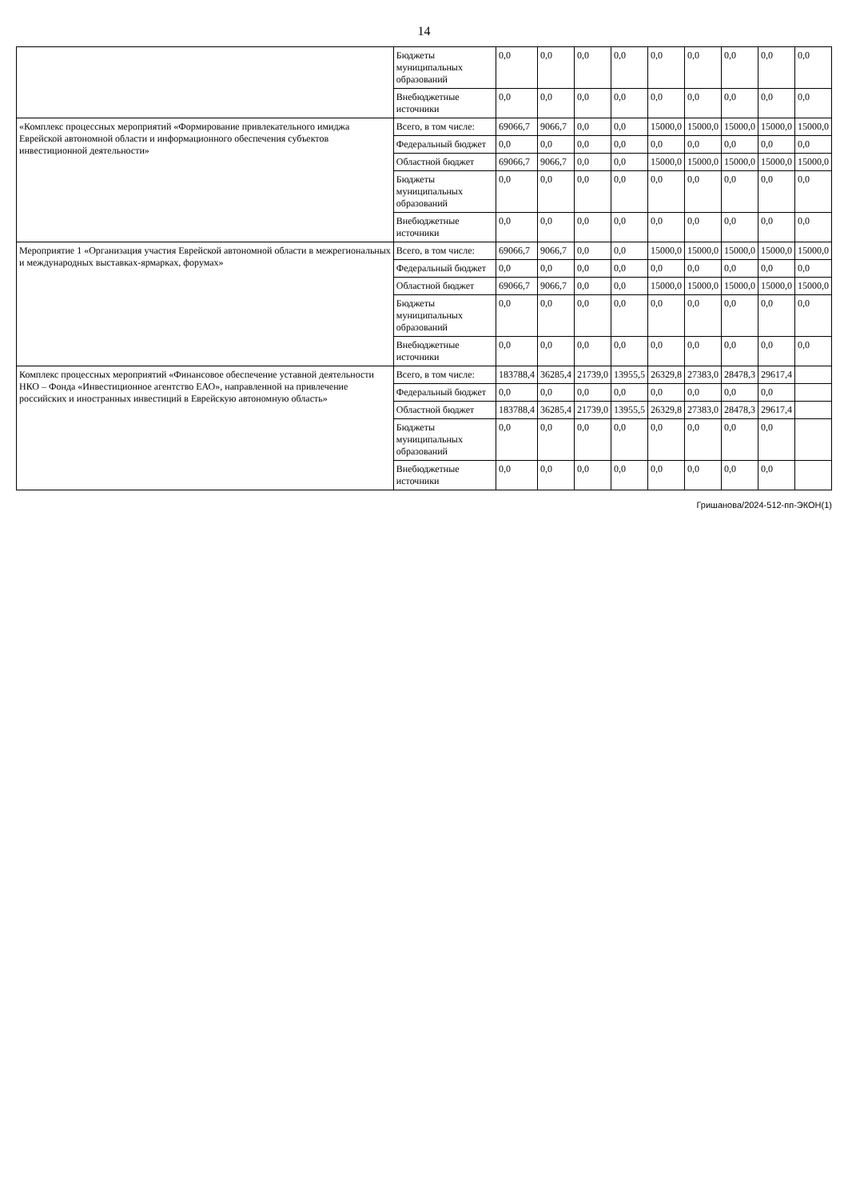14
| | Бюджеты муниципальных образований | 0,0 | 0,0 | 0,0 | 0,0 | 0,0 | 0,0 | 0,0 | 0,0 | 0,0 |
| | Внебюджетные источники | 0,0 | 0,0 | 0,0 | 0,0 | 0,0 | 0,0 | 0,0 | 0,0 | 0,0 |
| «Комплекс процессных мероприятий «Формирование привлекательного имиджа Еврейской автономной области и информационного обеспечения субъектов инвестиционной деятельности» | Всего, в том числе: | 69066,7 | 9066,7 | 0,0 | 0,0 | 15000,0 | 15000,0 | 15000,0 | 15000,0 | 15000,0 |
| | Федеральный бюджет | 0,0 | 0,0 | 0,0 | 0,0 | 0,0 | 0,0 | 0,0 | 0,0 | 0,0 |
| | Областной бюджет | 69066,7 | 9066,7 | 0,0 | 0,0 | 15000,0 | 15000,0 | 15000,0 | 15000,0 | 15000,0 |
| | Бюджеты муниципальных образований | 0,0 | 0,0 | 0,0 | 0,0 | 0,0 | 0,0 | 0,0 | 0,0 | 0,0 |
| | Внебюджетные источники | 0,0 | 0,0 | 0,0 | 0,0 | 0,0 | 0,0 | 0,0 | 0,0 | 0,0 |
| Мероприятие 1 «Организация участия Еврейской автономной области в межрегиональных и международных выставках-ярмарках, форумах» | Всего, в том числе: | 69066,7 | 9066,7 | 0,0 | 0,0 | 15000,0 | 15000,0 | 15000,0 | 15000,0 | 15000,0 |
| | Федеральный бюджет | 0,0 | 0,0 | 0,0 | 0,0 | 0,0 | 0,0 | 0,0 | 0,0 | 0,0 |
| | Областной бюджет | 69066,7 | 9066,7 | 0,0 | 0,0 | 15000,0 | 15000,0 | 15000,0 | 15000,0 | 15000,0 |
| | Бюджеты муниципальных образований | 0,0 | 0,0 | 0,0 | 0,0 | 0,0 | 0,0 | 0,0 | 0,0 | 0,0 |
| | Внебюджетные источники | 0,0 | 0,0 | 0,0 | 0,0 | 0,0 | 0,0 | 0,0 | 0,0 | 0,0 |
| Комплекс процессных мероприятий «Финансовое обеспечение уставной деятельности НКО – Фонда «Инвестиционное агентство ЕАО», направленной на привлечение российских и иностранных инвестиций в Еврейскую автономную область» | Всего, в том числе: | 183788,4 | 36285,4 | 21739,0 | 13955,5 | 26329,8 | 27383,0 | 28478,3 | 29617,4 | |
| | Федеральный бюджет | 0,0 | 0,0 | 0,0 | 0,0 | 0,0 | 0,0 | 0,0 | 0,0 | |
| | Областной бюджет | 183788,4 | 36285,4 | 21739,0 | 13955,5 | 26329,8 | 27383,0 | 28478,3 | 29617,4 | |
| | Бюджеты муниципальных образований | 0,0 | 0,0 | 0,0 | 0,0 | 0,0 | 0,0 | 0,0 | 0,0 | |
| | Внебюджетные источники | 0,0 | 0,0 | 0,0 | 0,0 | 0,0 | 0,0 | 0,0 | 0,0 | |
Гришанова/2024-512-пп-ЭКОН(1)